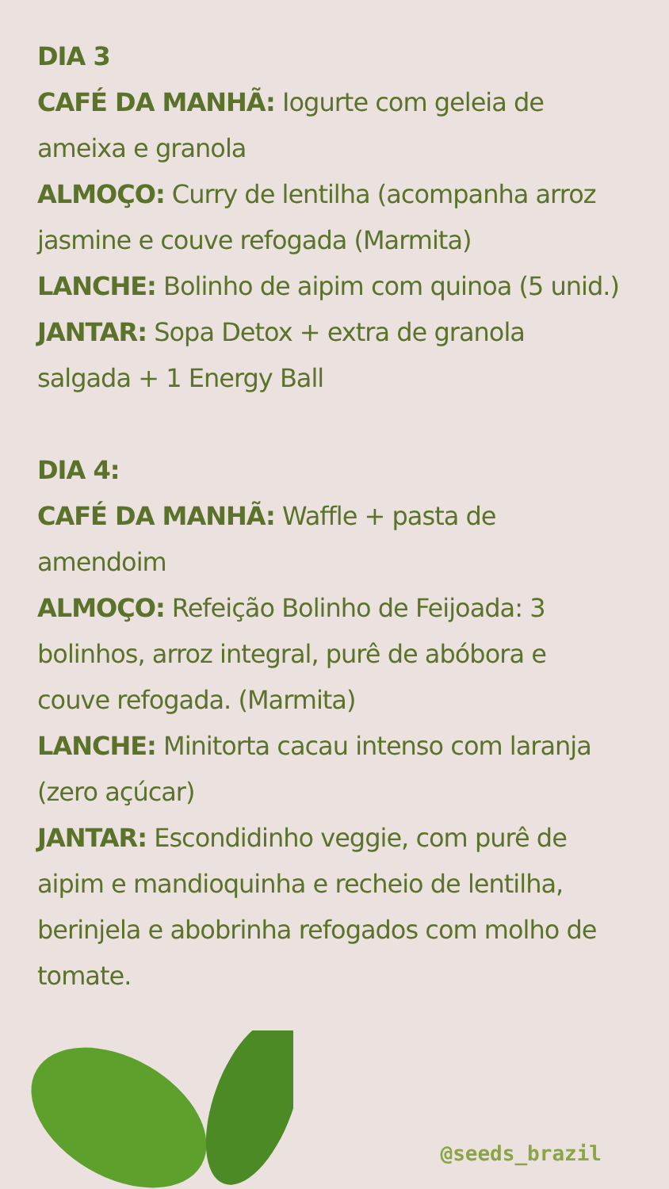DIA 3
CAFÉ DA MANHÃ: Iogurte com geleia de ameixa e granola
ALMOÇO: Curry de lentilha (acompanha arroz jasmine e couve refogada (Marmita)
LANCHE: Bolinho de aipim com quinoa (5 unid.)
JANTAR: Sopa Detox + extra de granola salgada + 1 Energy Ball
DIA 4:
CAFÉ DA MANHÃ: Waffle + pasta de amendoim
ALMOÇO: Refeição Bolinho de Feijoada: 3 bolinhos, arroz integral, purê de abóbora e couve refogada. (Marmita)
LANCHE: Minitorta cacau intenso com laranja (zero açúcar)
JANTAR: Escondidinho veggie, com purê de aipim e mandioquinha e recheio de lentilha, berinjela e abobrinha refogados com molho de tomate.
@seeds_brazil